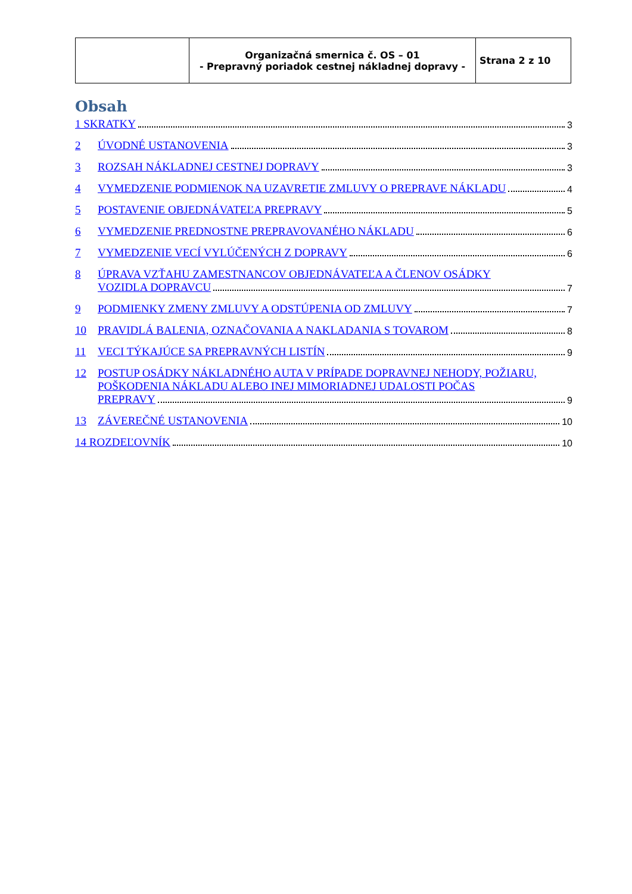| | Organizačná smernica č. OS – 01 - Prepravný poriadok cestnej nákladnej dopravy - | Strana 2 z 10 |
Obsah
1 SKRATKY 3
2 ÚVODNÉ USTANOVENIA 3
3 ROZSAH NÁKLADNEJ CESTNEJ DOPRAVY 3
4 VYMEDZENIE PODMIENOK NA UZAVRETIE ZMLUVY O PREPRAVE NÁKLADU 4
5 POSTAVENIE OBJEDNÁVATEĽA PREPRAVY 5
6 VYMEDZENIE PREDNOSTNE PREPRAVOVANÉHO NÁKLADU 6
7 VYMEDZENIE VECÍ VYLÚČENÝCH Z DOPRAVY 6
8 ÚPRAVA VZŤAHU ZAMESTNANCOV OBJEDNÁVATEĽA A ČLENOV OSÁDKY VOZIDLA DOPRAVCU 7
9 PODMIENKY ZMENY ZMLUVY A ODSTÚPENIA OD ZMLUVY 7
10 PRAVIDLÁ BALENIA, OZNAČOVANIA A NAKLADANIA S TOVAROM 8
11 VECI TÝKAJÚCE SA PREPRAVNÝCH LISTÍN 9
12 POSTUP OSÁDKY NÁKLADNÉHO AUTA V PRÍPADE DOPRAVNEJ NEHODY, POŽIARU, POŠKODENIA NÁKLADU ALEBO INEJ MIMORIADNEJ UDALOSTI POČAS PREPRAVY 9
13 ZÁVEREČNÉ USTANOVENIA 10
14 ROZDEĽOVNÍK 10